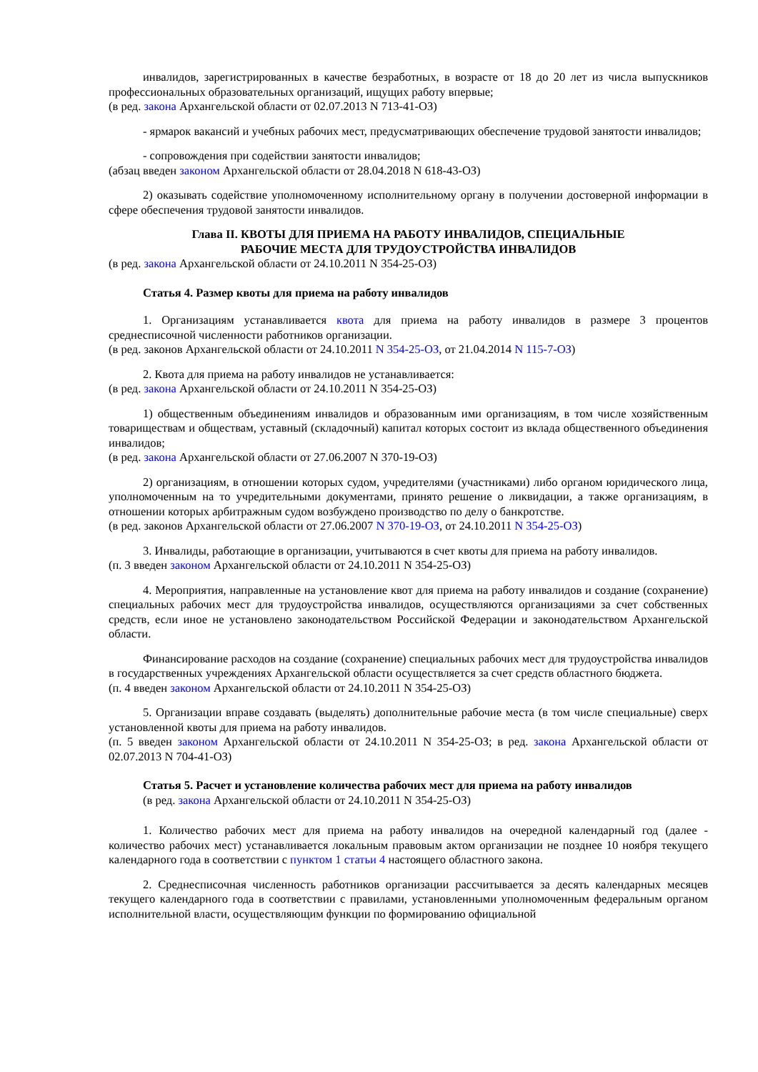инвалидов, зарегистрированных в качестве безработных, в возрасте от 18 до 20 лет из числа выпускников профессиональных образовательных организаций, ищущих работу впервые;
(в ред. закона Архангельской области от 02.07.2013 N 713-41-ОЗ)
- ярмарок вакансий и учебных рабочих мест, предусматривающих обеспечение трудовой занятости инвалидов;
- сопровождения при содействии занятости инвалидов;
(абзац введен законом Архангельской области от 28.04.2018 N 618-43-ОЗ)
2) оказывать содействие уполномоченному исполнительному органу в получении достоверной информации в сфере обеспечения трудовой занятости инвалидов.
Глава II. КВОТЫ ДЛЯ ПРИЕМА НА РАБОТУ ИНВАЛИДОВ, СПЕЦИАЛЬНЫЕ
РАБОЧИЕ МЕСТА ДЛЯ ТРУДОУСТРОЙСТВА ИНВАЛИДОВ
(в ред. закона Архангельской области от 24.10.2011 N 354-25-ОЗ)
Статья 4. Размер квоты для приема на работу инвалидов
1. Организациям устанавливается квота для приема на работу инвалидов в размере 3 процентов среднесписочной численности работников организации.
(в ред. законов Архангельской области от 24.10.2011 N 354-25-ОЗ, от 21.04.2014 N 115-7-ОЗ)
2. Квота для приема на работу инвалидов не устанавливается:
(в ред. закона Архангельской области от 24.10.2011 N 354-25-ОЗ)
1) общественным объединениям инвалидов и образованным ими организациям, в том числе хозяйственным товариществам и обществам, уставный (складочный) капитал которых состоит из вклада общественного объединения инвалидов;
(в ред. закона Архангельской области от 27.06.2007 N 370-19-ОЗ)
2) организациям, в отношении которых судом, учредителями (участниками) либо органом юридического лица, уполномоченным на то учредительными документами, принято решение о ликвидации, а также организациям, в отношении которых арбитражным судом возбуждено производство по делу о банкротстве.
(в ред. законов Архангельской области от 27.06.2007 N 370-19-ОЗ, от 24.10.2011 N 354-25-ОЗ)
3. Инвалиды, работающие в организации, учитываются в счет квоты для приема на работу инвалидов.
(п. 3 введен законом Архангельской области от 24.10.2011 N 354-25-ОЗ)
4. Мероприятия, направленные на установление квот для приема на работу инвалидов и создание (сохранение) специальных рабочих мест для трудоустройства инвалидов, осуществляются организациями за счет собственных средств, если иное не установлено законодательством Российской Федерации и законодательством Архангельской области.
Финансирование расходов на создание (сохранение) специальных рабочих мест для трудоустройства инвалидов в государственных учреждениях Архангельской области осуществляется за счет средств областного бюджета.
(п. 4 введен законом Архангельской области от 24.10.2011 N 354-25-ОЗ)
5. Организации вправе создавать (выделять) дополнительные рабочие места (в том числе специальные) сверх установленной квоты для приема на работу инвалидов.
(п. 5 введен законом Архангельской области от 24.10.2011 N 354-25-ОЗ; в ред. закона Архангельской области от 02.07.2013 N 704-41-ОЗ)
Статья 5. Расчет и установление количества рабочих мест для приема на работу инвалидов
(в ред. закона Архангельской области от 24.10.2011 N 354-25-ОЗ)
1. Количество рабочих мест для приема на работу инвалидов на очередной календарный год (далее - количество рабочих мест) устанавливается локальным правовым актом организации не позднее 10 ноября текущего календарного года в соответствии с пунктом 1 статьи 4 настоящего областного закона.
2. Среднесписочная численность работников организации рассчитывается за десять календарных месяцев текущего календарного года в соответствии с правилами, установленными уполномоченным федеральным органом исполнительной власти, осуществляющим функции по формированию официальной